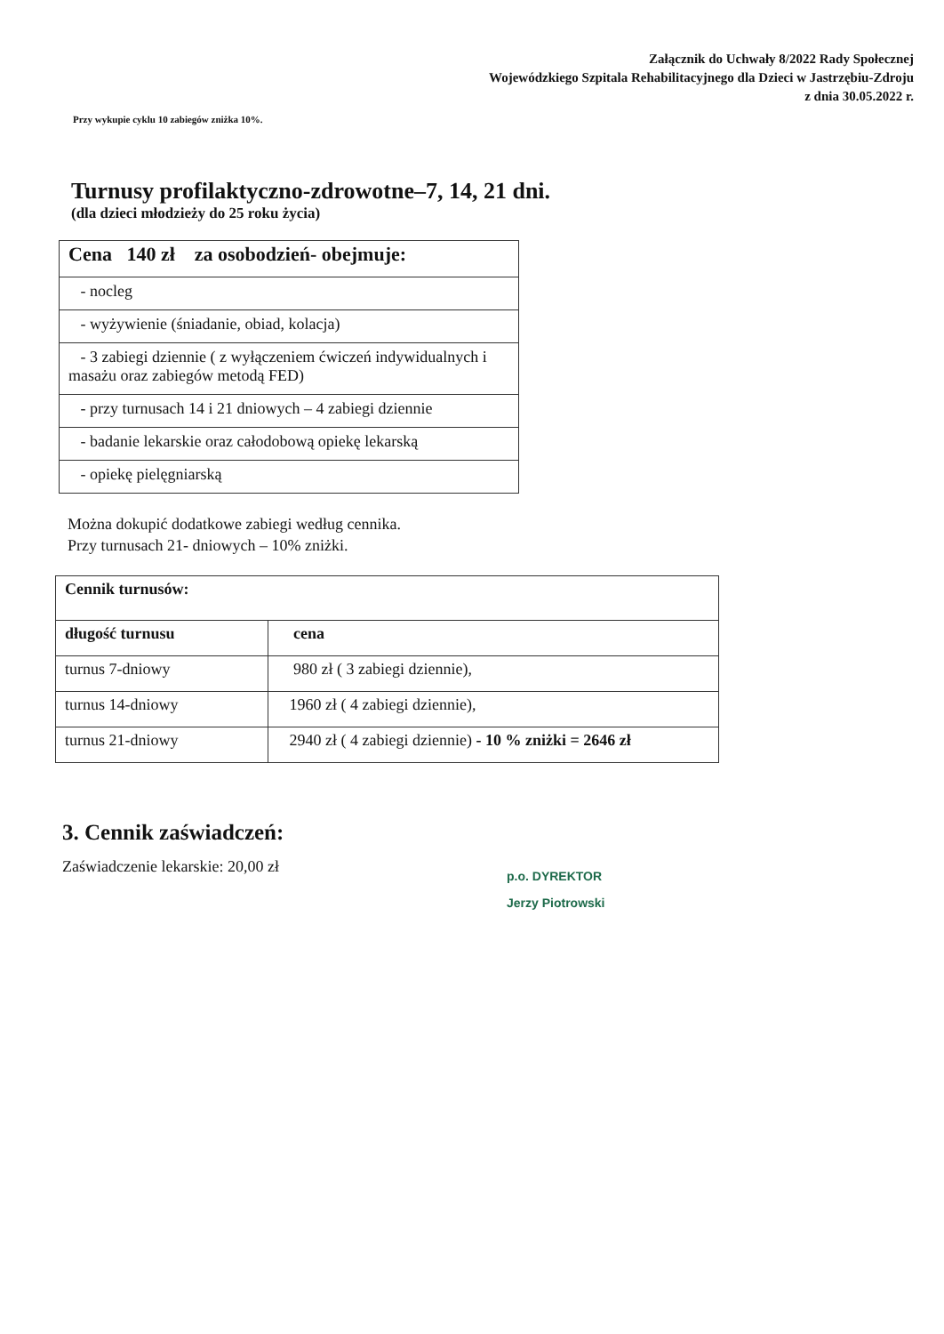Załącznik do Uchwały 8/2022 Rady Społecznej
Wojewódzkiego Szpitala Rehabilitacyjnego dla Dzieci w Jastrzębiu-Zdroju
z dnia 30.05.2022 r.
Przy wykupie cyklu 10 zabiegów zniżka 10%.
Turnusy profilaktyczno-zdrowotne–7, 14, 21 dni.
(dla dzieci młodzieży do 25 roku życia)
| Cena 140 zł za osobodzień- obejmuje: |
| - nocleg |
| - wyżywienie (śniadanie, obiad, kolacja) |
| - 3 zabiegi dziennie ( z wyłączeniem ćwiczeń indywidualnych i masażu oraz zabiegów metodą FED) |
| - przy turnusach 14 i 21 dniowych – 4 zabiegi dziennie |
| - badanie lekarskie oraz całodobową opiekę lekarską |
| - opiekę pielęgniarską |
Można dokupić dodatkowe zabiegi według cennika.
Przy turnusach 21- dniowych – 10% zniżki.
| Cennik turnusów: | |
| --- | --- |
| długość turnusu | cena |
| turnus 7-dniowy | 980 zł ( 3 zabiegi dziennie), |
| turnus 14-dniowy | 1960 zł ( 4 zabiegi dziennie), |
| turnus 21-dniowy | 2940 zł ( 4 zabiegi dziennie) - 10 % zniżki = 2646 zł |
3. Cennik zaświadczeń:
Zaświadczenie lekarskie: 20,00 zł
p.o. DYREKTOR
Jerzy Piotrowski